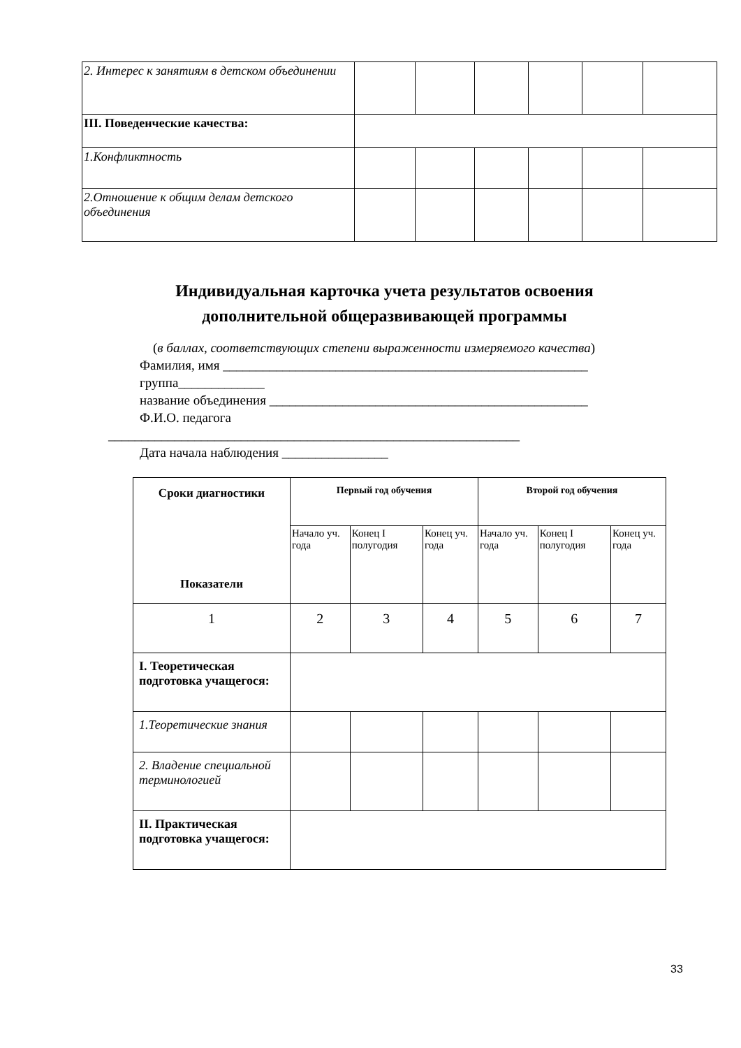| 2. Интерес к занятиям в детском объединении | | | | | | |
| III. Поведенческие качества: | | | | | | |
| 1.Конфликтность | | | | | | |
| 2.Отношение к общим делам детского объединения | | | | | | |
Индивидуальная карточка учета результатов освоения
дополнительной общеразвивающей программы
(в баллах, соответствующих степени выраженности измеряемого качества)
Фамилия, имя _______________________________________________________
группа_____________
название объединения ________________________________________________
Ф.И.О. педагога
______________________________________________________________
Дата начала наблюдения ________________
| Сроки диагностики Показатели | Первый год обучения | | | Второй год обучения | | |
| --- | --- | --- | --- | --- | --- | --- |
| | Начало уч. года | Конец I полугодия | Конец уч. года | Начало уч. года | Конец I полугодия | Конец уч. года |
| 1 | 2 | 3 | 4 | 5 | 6 | 7 |
| I. Теоретическая подготовка учащегося: | | | | | | |
| 1.Теоретические знания | | | | | | |
| 2. Владение специальной терминологией | | | | | | |
| II. Практическая подготовка учащегося: | | | | | | |
33